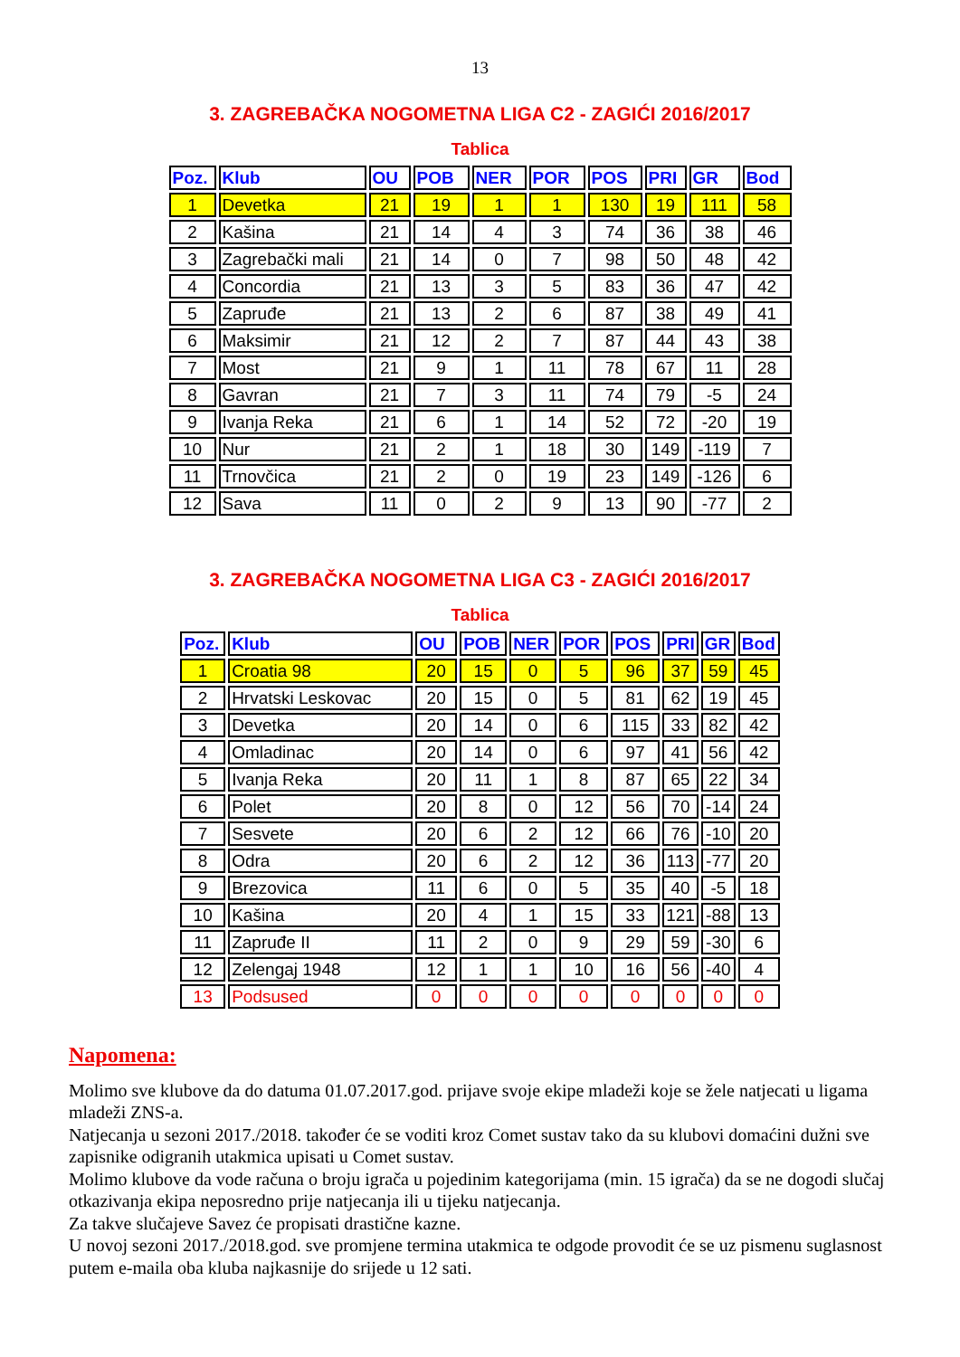13
3. ZAGREBAČKA NOGOMETNA LIGA C2 - ZAGIĆI 2016/2017
Tablica
| Poz. | Klub | OU | POB | NER | POR | POS | PRI | GR | Bod |
| --- | --- | --- | --- | --- | --- | --- | --- | --- | --- |
| 1 | Devetka | 21 | 19 | 1 | 1 | 130 | 19 | 111 | 58 |
| 2 | Kašina | 21 | 14 | 4 | 3 | 74 | 36 | 38 | 46 |
| 3 | Zagrebački mali | 21 | 14 | 0 | 7 | 98 | 50 | 48 | 42 |
| 4 | Concordia | 21 | 13 | 3 | 5 | 83 | 36 | 47 | 42 |
| 5 | Zapruđe | 21 | 13 | 2 | 6 | 87 | 38 | 49 | 41 |
| 6 | Maksimir | 21 | 12 | 2 | 7 | 87 | 44 | 43 | 38 |
| 7 | Most | 21 | 9 | 1 | 11 | 78 | 67 | 11 | 28 |
| 8 | Gavran | 21 | 7 | 3 | 11 | 74 | 79 | -5 | 24 |
| 9 | Ivanja Reka | 21 | 6 | 1 | 14 | 52 | 72 | -20 | 19 |
| 10 | Nur | 21 | 2 | 1 | 18 | 30 | 149 | -119 | 7 |
| 11 | Trnovčica | 21 | 2 | 0 | 19 | 23 | 149 | -126 | 6 |
| 12 | Sava | 11 | 0 | 2 | 9 | 13 | 90 | -77 | 2 |
3. ZAGREBAČKA NOGOMETNA LIGA C3 - ZAGIĆI 2016/2017
Tablica
| Poz. | Klub | OU | POB | NER | POR | POS | PRI | GR | Bod |
| --- | --- | --- | --- | --- | --- | --- | --- | --- | --- |
| 1 | Croatia 98 | 20 | 15 | 0 | 5 | 96 | 37 | 59 | 45 |
| 2 | Hrvatski Leskovac | 20 | 15 | 0 | 5 | 81 | 62 | 19 | 45 |
| 3 | Devetka | 20 | 14 | 0 | 6 | 115 | 33 | 82 | 42 |
| 4 | Omladinac | 20 | 14 | 0 | 6 | 97 | 41 | 56 | 42 |
| 5 | Ivanja Reka | 20 | 11 | 1 | 8 | 87 | 65 | 22 | 34 |
| 6 | Polet | 20 | 8 | 0 | 12 | 56 | 70 | -14 | 24 |
| 7 | Sesvete | 20 | 6 | 2 | 12 | 66 | 76 | -10 | 20 |
| 8 | Odra | 20 | 6 | 2 | 12 | 36 | 113 | -77 | 20 |
| 9 | Brezovica | 11 | 6 | 0 | 5 | 35 | 40 | -5 | 18 |
| 10 | Kašina | 20 | 4 | 1 | 15 | 33 | 121 | -88 | 13 |
| 11 | Zapruđe II | 11 | 2 | 0 | 9 | 29 | 59 | -30 | 6 |
| 12 | Zelengaj 1948 | 12 | 1 | 1 | 10 | 16 | 56 | -40 | 4 |
| 13 | Podsused | 0 | 0 | 0 | 0 | 0 | 0 | 0 | 0 |
Napomena:
Molimo sve klubove da do datuma 01.07.2017.god. prijave svoje ekipe mladeži koje se žele natjecati u ligama mladeži ZNS-a.
Natjecanja u sezoni 2017./2018. također će se voditi kroz Comet sustav tako da su klubovi domaćini dužni sve zapisnike odigranih utakmica upisati u Comet sustav.
Molimo klubove da vode računa o broju igrača u pojedinim kategorijama (min. 15 igrača) da se ne dogodi slučaj otkazivanja ekipa neposredno prije natjecanja ili u tijeku natjecanja.
Za takve slučajeve Savez će propisati drastične kazne.
U novoj sezoni 2017./2018.god. sve promjene termina utakmica te odgode provodit će se uz pismenu suglasnost putem e-maila oba kluba najkasnije do srijede u 12 sati.